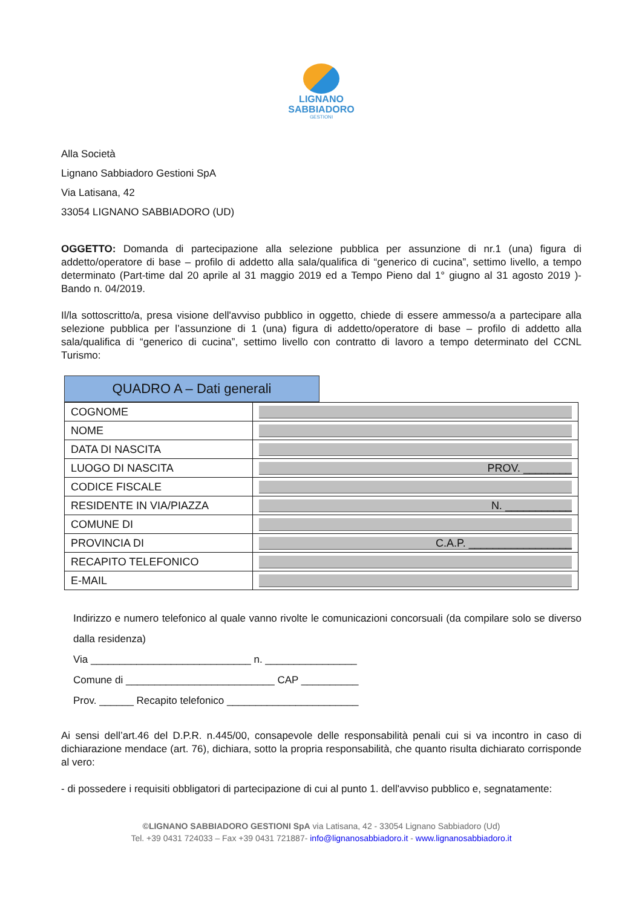LIGNANO
SABBIADORO
GESTIONI
Alla Società
Lignano Sabbiadoro Gestioni SpA
Via Latisana, 42
33054 LIGNANO SABBIADORO (UD)
OGGETTO: Domanda di partecipazione alla selezione pubblica per assunzione di nr.1 (una) figura di addetto/operatore di base – profilo di addetto alla sala/qualifica di “generico di cucina”, settimo livello, a tempo determinato (Part-time dal 20 aprile al 31 maggio 2019 ed a Tempo Pieno dal 1° giugno al 31 agosto 2019 )- Bando n. 04/2019.
Il/la sottoscritto/a, presa visione dell'avviso pubblico in oggetto, chiede di essere ammesso/a a partecipare alla selezione pubblica per l’assunzione di 1 (una) figura di addetto/operatore di base – profilo di addetto alla sala/qualifica di “generico di cucina”, settimo livello con contratto di lavoro a tempo determinato del CCNL Turismo:
QUADRO A – Dati generali
| COGNOME | |
| NOME | |
| DATA DI NASCITA | |
| LUOGO DI NASCITA | PROV. ________ |
| CODICE FISCALE | |
| RESIDENTE IN VIA/PIAZZA | N. ___________ |
| COMUNE DI | |
| PROVINCIA DI | C.A.P. _________________ |
| RECAPITO TELEFONICO | |
| E-MAIL | |
Indirizzo e numero telefonico al quale vanno rivolte le comunicazioni concorsuali (da compilare solo se diverso dalla residenza)
Via ____________________________ n. ________________
Comune di __________________________ CAP __________
Prov. ______ Recapito telefonico _______________________
Ai sensi dell’art.46 del D.P.R. n.445/00, consapevole delle responsabilità penali cui si va incontro in caso di dichiarazione mendace (art. 76), dichiara, sotto la propria responsabilità, che quanto risulta dichiarato corrisponde al vero:
- di possedere i requisiti obbligatori di partecipazione di cui al punto 1. dell'avviso pubblico e, segnatamente:
©LIGNANO SABBIADORO GESTIONI SpA via Latisana, 42 - 33054 Lignano Sabbiadoro (Ud)
Tel. +39 0431 724033 – Fax +39 0431 721887- info@lignanosabbiadoro.it - www.lignanosabbiadoro.it